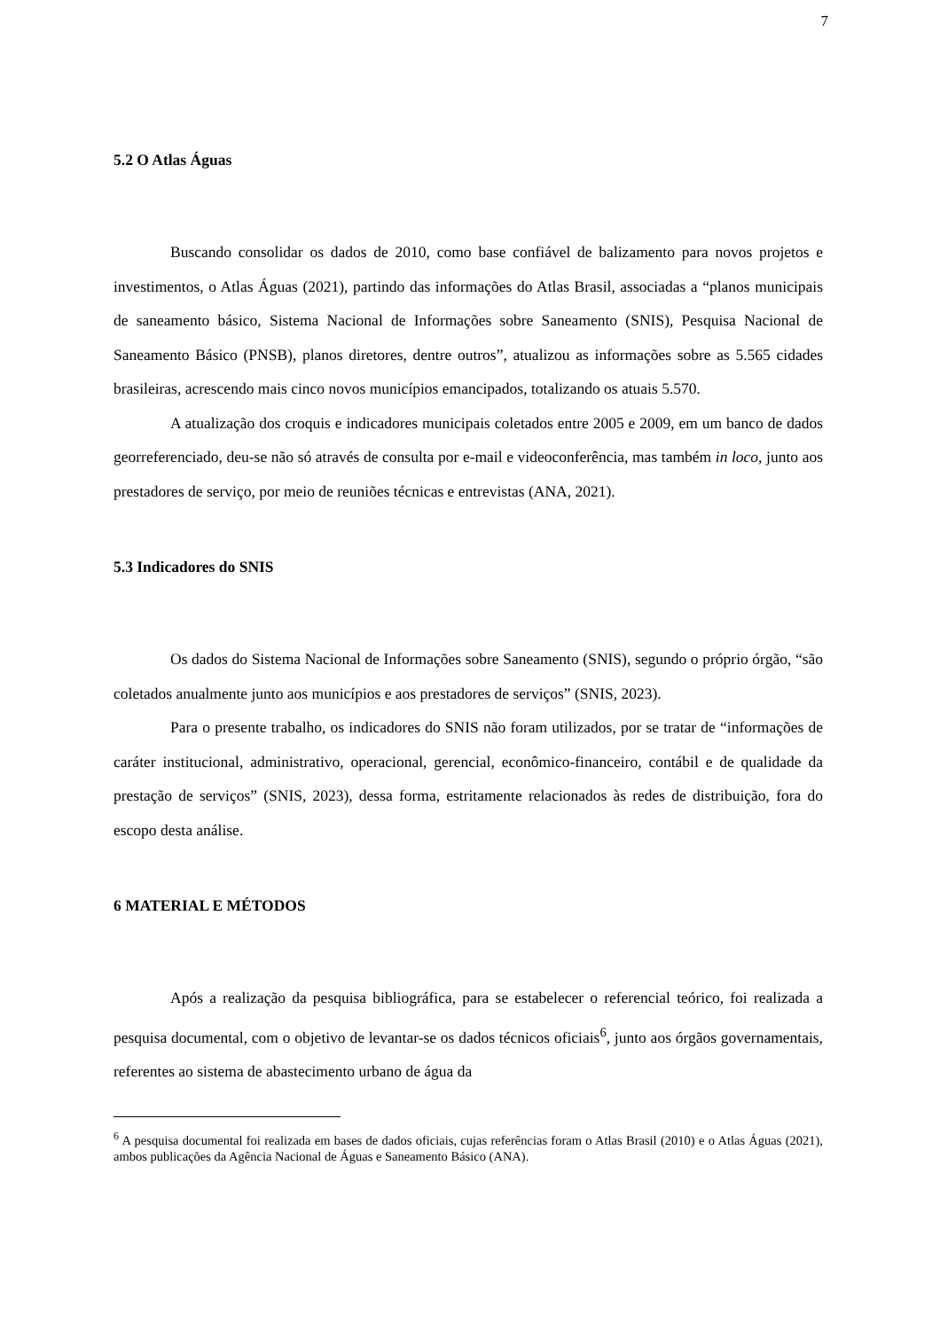7
5.2 O Atlas Águas
Buscando consolidar os dados de 2010, como base confiável de balizamento para novos projetos e investimentos, o Atlas Águas (2021), partindo das informações do Atlas Brasil, associadas a “planos municipais de saneamento básico, Sistema Nacional de Informações sobre Saneamento (SNIS), Pesquisa Nacional de Saneamento Básico (PNSB), planos diretores, dentre outros”, atualizou as informações sobre as 5.565 cidades brasileiras, acrescendo mais cinco novos municípios emancipados, totalizando os atuais 5.570.
A atualização dos croquis e indicadores municipais coletados entre 2005 e 2009, em um banco de dados georreferenciado, deu-se não só através de consulta por e-mail e videoconferência, mas também in loco, junto aos prestadores de serviço, por meio de reuniões técnicas e entrevistas (ANA, 2021).
5.3 Indicadores do SNIS
Os dados do Sistema Nacional de Informações sobre Saneamento (SNIS), segundo o próprio órgão, “são coletados anualmente junto aos municípios e aos prestadores de serviços” (SNIS, 2023).
Para o presente trabalho, os indicadores do SNIS não foram utilizados, por se tratar de “informações de caráter institucional, administrativo, operacional, gerencial, econômico-financeiro, contábil e de qualidade da prestação de serviços” (SNIS, 2023), dessa forma, estritamente relacionados às redes de distribuição, fora do escopo desta análise.
6 MATERIAL E MÉTODOS
Após a realização da pesquisa bibliográfica, para se estabelecer o referencial teórico, foi realizada a pesquisa documental, com o objetivo de levantar-se os dados técnicos oficiais<sup>6</sup>, junto aos órgãos governamentais, referentes ao sistema de abastecimento urbano de água da
<sup>6</sup> A pesquisa documental foi realizada em bases de dados oficiais, cujas referências foram o Atlas Brasil (2010) e o Atlas Águas (2021), ambos publicações da Agência Nacional de Águas e Saneamento Básico (ANA).